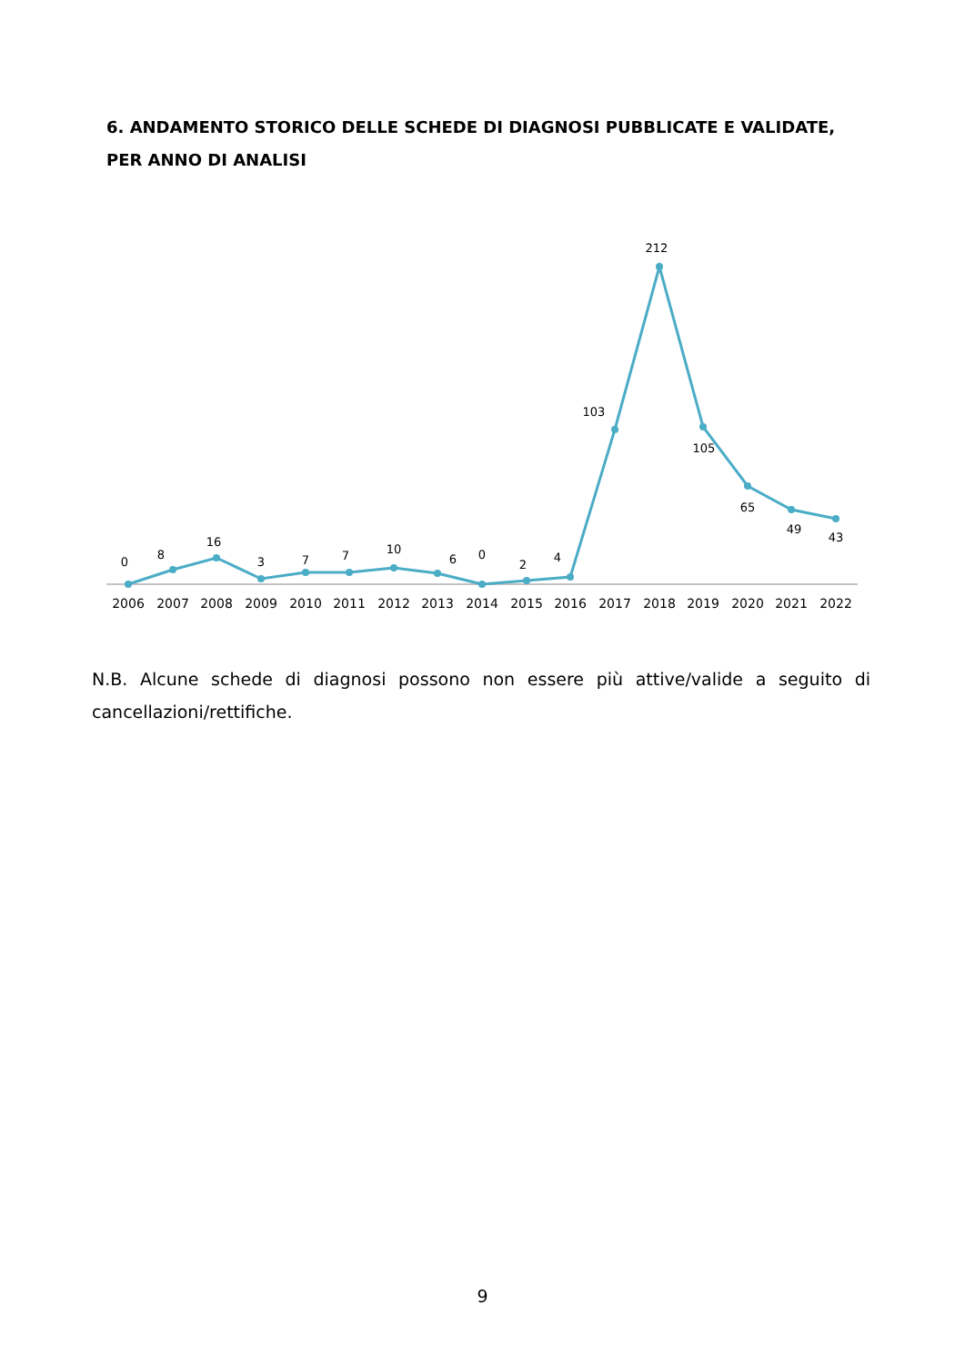6. ANDAMENTO STORICO DELLE SCHEDE DI DIAGNOSI PUBBLICATE E VALIDATE, PER ANNO DI ANALISI
0
8
16
3
7
7
10
6
0
2
4
103
212
105
65
49
43
2006
2007
2008
2009
2010
2011
2012
2013
2014
2015
2016
2017
2018
2019
2020
2021
2022
N.B. Alcune schede di diagnosi possono non essere più attive/valide a seguito di cancellazioni/rettifiche.
9